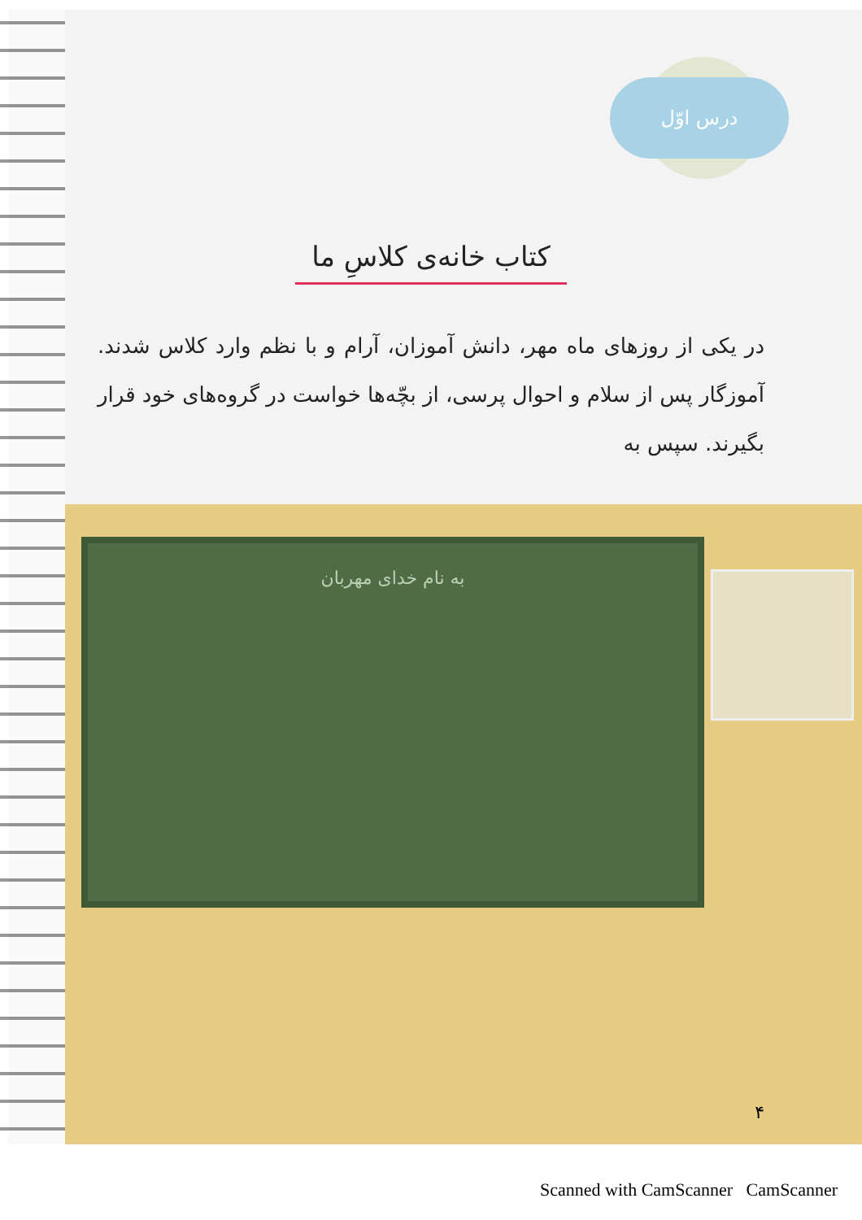درس اوّل
کتاب خانه‌ی کلاسِ ما
در یکی از روزهای ماه مهر، دانش آموزان، آرام و با نظم وارد کلاس شدند. آموزگار پس از سلام و احوال پرسی، از بچّه‌ها خواست در گروه‌های خود قرار بگیرند. سپس به
به نام خدای مهربان
۴
Scanned with CamScanner CamScanner